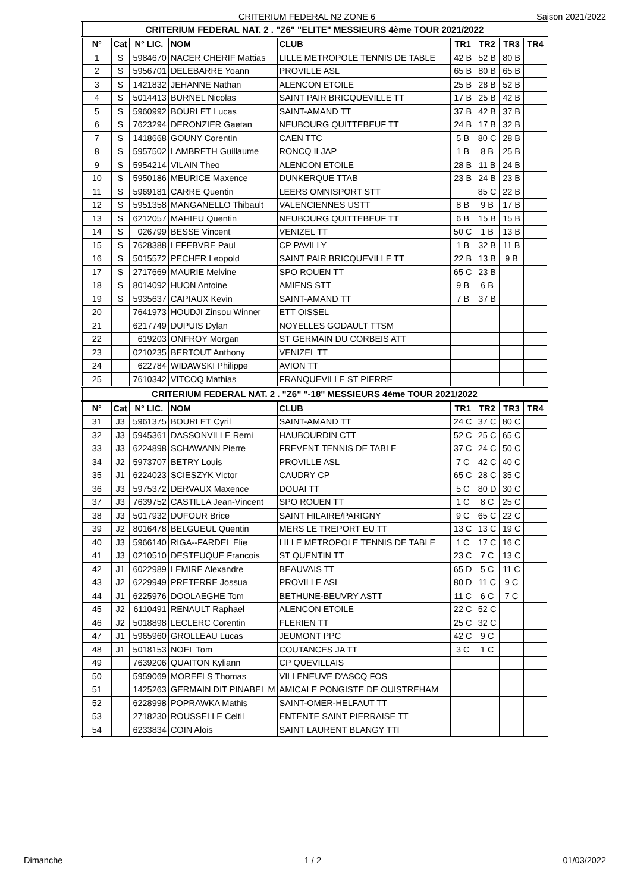CRITERIUM FEDERAL N2 ZONE 6
Saison 2021/2022
| CRITERIUM FEDERAL NAT. 2 . "Z6" "ELITE" MESSIEURS 4ème TOUR 2021/2022 | | | | | | | | |
| N° | Cat | N° LIC. | NOM | CLUB | TR1 | TR2 | TR3 | TR4 |
| 1 | S | 5984670 | NACER CHERIF Mattias | LILLE METROPOLE TENNIS DE TABLE | 42 B | 52 B | 80 B | |
| 2 | S | 5956701 | DELEBARRE Yoann | PROVILLE ASL | 65 B | 80 B | 65 B | |
| 3 | S | 1421832 | JEHANNE Nathan | ALENCON ETOILE | 25 B | 28 B | 52 B | |
| 4 | S | 5014413 | BURNEL Nicolas | SAINT PAIR BRICQUEVILLE TT | 17 B | 25 B | 42 B | |
| 5 | S | 5960992 | BOURLET Lucas | SAINT-AMAND TT | 37 B | 42 B | 37 B | |
| 6 | S | 7623294 | DERONZIER Gaetan | NEUBOURG QUITTEBEUF TT | 24 B | 17 B | 32 B | |
| 7 | S | 1418668 | GOUNY Corentin | CAEN TTC | 5 B | 80 C | 28 B | |
| 8 | S | 5957502 | LAMBRETH Guillaume | RONCQ ILJAP | 1 B | 8 B | 25 B | |
| 9 | S | 5954214 | VILAIN Theo | ALENCON ETOILE | 28 B | 11 B | 24 B | |
| 10 | S | 5950186 | MEURICE Maxence | DUNKERQUE TTAB | 23 B | 24 B | 23 B | |
| 11 | S | 5969181 | CARRE Quentin | LEERS OMNISPORT STT | | 85 C | 22 B | |
| 12 | S | 5951358 | MANGANELLO Thibault | VALENCIENNES USTT | 8 B | 9 B | 17 B | |
| 13 | S | 6212057 | MAHIEU Quentin | NEUBOURG QUITTEBEUF TT | 6 B | 15 B | 15 B | |
| 14 | S | 026799 | BESSE Vincent | VENIZEL TT | 50 C | 1 B | 13 B | |
| 15 | S | 7628388 | LEFEBVRE Paul | CP PAVILLY | 1 B | 32 B | 11 B | |
| 16 | S | 5015572 | PECHER Leopold | SAINT PAIR BRICQUEVILLE TT | 22 B | 13 B | 9 B | |
| 17 | S | 2717669 | MAURIE Melvine | SPO ROUEN TT | 65 C | 23 B | | |
| 18 | S | 8014092 | HUON Antoine | AMIENS STT | 9 B | 6 B | | |
| 19 | S | 5935637 | CAPIAUX Kevin | SAINT-AMAND TT | 7 B | 37 B | | |
| 20 | | 7641973 | HOUDJI Zinsou Winner | ETT OISSEL | | | | |
| 21 | | 6217749 | DUPUIS Dylan | NOYELLES GODAULT TTSM | | | | |
| 22 | | 619203 | ONFROY Morgan | ST GERMAIN DU CORBEIS ATT | | | | |
| 23 | | 0210235 | BERTOUT Anthony | VENIZEL TT | | | | |
| 24 | | 622784 | WIDAWSKI Philippe | AVION TT | | | | |
| 25 | | 7610342 | VITCOQ Mathias | FRANQUEVILLE ST PIERRE | | | | |
| CRITERIUM FEDERAL NAT. 2 . "Z6" "-18" MESSIEURS 4ème TOUR 2021/2022 | | | | | | | | |
| N° | Cat | N° LIC. | NOM | CLUB | TR1 | TR2 | TR3 | TR4 |
| 31 | J3 | 5961375 | BOURLET Cyril | SAINT-AMAND TT | 24 C | 37 C | 80 C | |
| 32 | J3 | 5945361 | DASSONVILLE Remi | HAUBOURDIN CTT | 52 C | 25 C | 65 C | |
| 33 | J3 | 6224898 | SCHAWANN Pierre | FREVENT TENNIS DE TABLE | 37 C | 24 C | 50 C | |
| 34 | J2 | 5973707 | BETRY Louis | PROVILLE ASL | 7 C | 42 C | 40 C | |
| 35 | J1 | 6224023 | SCIESZYK Victor | CAUDRY CP | 65 C | 28 C | 35 C | |
| 36 | J3 | 5975372 | DERVAUX Maxence | DOUAI TT | 5 C | 80 D | 30 C | |
| 37 | J3 | 7639752 | CASTILLA Jean-Vincent | SPO ROUEN TT | 1 C | 8 C | 25 C | |
| 38 | J3 | 5017932 | DUFOUR Brice | SAINT HILAIRE/PARIGNY | 9 C | 65 C | 22 C | |
| 39 | J2 | 8016478 | BELGUEUL Quentin | MERS LE TREPORT EU TT | 13 C | 13 C | 19 C | |
| 40 | J3 | 5966140 | RIGA--FARDEL Elie | LILLE METROPOLE TENNIS DE TABLE | 1 C | 17 C | 16 C | |
| 41 | J3 | 0210510 | DESTEUQUE Francois | ST QUENTIN TT | 23 C | 7 C | 13 C | |
| 42 | J1 | 6022989 | LEMIRE Alexandre | BEAUVAIS TT | 65 D | 5 C | 11 C | |
| 43 | J2 | 6229949 | PRETERRE Jossua | PROVILLE ASL | 80 D | 11 C | 9 C | |
| 44 | J1 | 6225976 | DOOLAEGHE Tom | BETHUNE-BEUVRY ASTT | 11 C | 6 C | 7 C | |
| 45 | J2 | 6110491 | RENAULT Raphael | ALENCON ETOILE | 22 C | 52 C | | |
| 46 | J2 | 5018898 | LECLERC Corentin | FLERIEN TT | 25 C | 32 C | | |
| 47 | J1 | 5965960 | GROLLEAU Lucas | JEUMONT PPC | 42 C | 9 C | | |
| 48 | J1 | 5018153 | NOEL Tom | COUTANCES JA TT | 3 C | 1 C | | |
| 49 | | 7639206 | QUAITON Kyliann | CP QUEVILLAIS | | | | |
| 50 | | 5959069 | MOREELS Thomas | VILLENEUVE D'ASCQ FOS | | | | |
| 51 | | 1425263 | GERMAIN DIT PINABEL M | AMICALE PONGISTE DE OUISTREHAM | | | | |
| 52 | | 6228998 | POPRAWKA Mathis | SAINT-OMER-HELFAUT TT | | | | |
| 53 | | 2718230 | ROUSSELLE Celtil | ENTENTE SAINT PIERRAISE TT | | | | |
| 54 | | 6233834 | COIN Alois | SAINT LAURENT BLANGY TTI | | | | |
Dimanche 1 / 2 01/03/2022